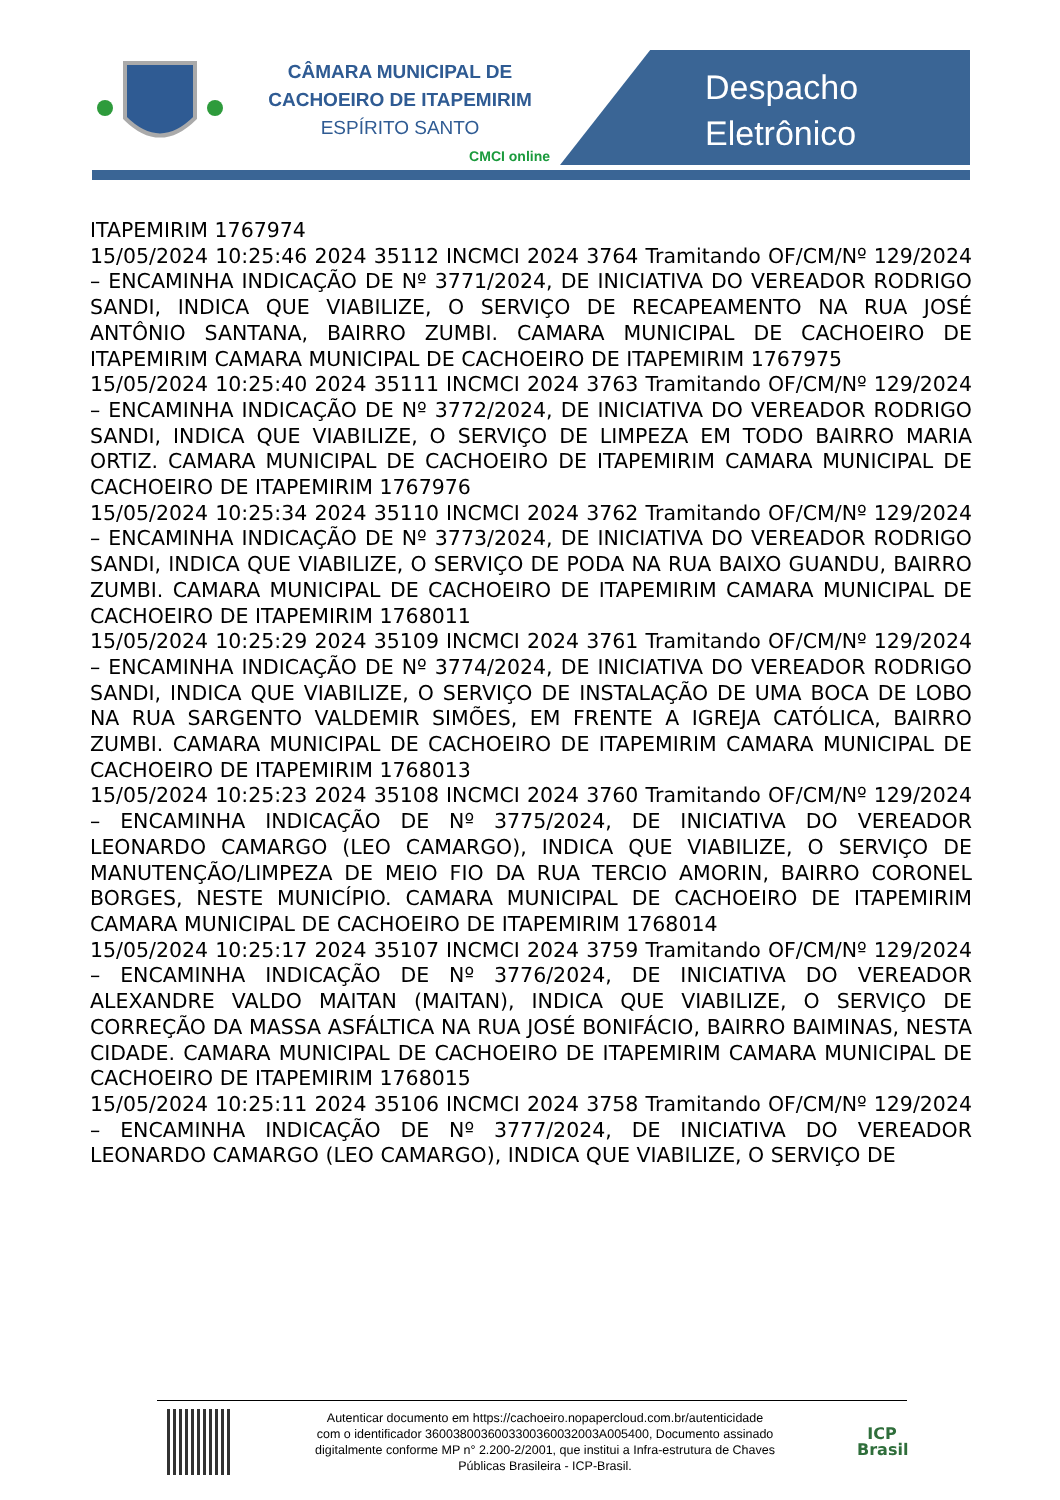CÂMARA MUNICIPAL DE
CACHOEIRO DE ITAPEMIRIM
ESPÍRITO SANTO
CMCI online
Despacho
Eletrônico
ITAPEMIRIM 1767974
15/05/2024 10:25:46 2024 35112 INCMCI 2024 3764 Tramitando OF/CM/Nº 129/2024 – ENCAMINHA INDICAÇÃO DE Nº 3771/2024, DE INICIATIVA DO VEREADOR RODRIGO SANDI, INDICA QUE VIABILIZE, O SERVIÇO DE RECAPEAMENTO NA RUA JOSÉ ANTÔNIO SANTANA, BAIRRO ZUMBI. CAMARA MUNICIPAL DE CACHOEIRO DE ITAPEMIRIM CAMARA MUNICIPAL DE CACHOEIRO DE ITAPEMIRIM 1767975
15/05/2024 10:25:40 2024 35111 INCMCI 2024 3763 Tramitando OF/CM/Nº 129/2024 – ENCAMINHA INDICAÇÃO DE Nº 3772/2024, DE INICIATIVA DO VEREADOR RODRIGO SANDI, INDICA QUE VIABILIZE, O SERVIÇO DE LIMPEZA EM TODO BAIRRO MARIA ORTIZ. CAMARA MUNICIPAL DE CACHOEIRO DE ITAPEMIRIM CAMARA MUNICIPAL DE CACHOEIRO DE ITAPEMIRIM 1767976
15/05/2024 10:25:34 2024 35110 INCMCI 2024 3762 Tramitando OF/CM/Nº 129/2024 – ENCAMINHA INDICAÇÃO DE Nº 3773/2024, DE INICIATIVA DO VEREADOR RODRIGO SANDI, INDICA QUE VIABILIZE, O SERVIÇO DE PODA NA RUA BAIXO GUANDU, BAIRRO ZUMBI. CAMARA MUNICIPAL DE CACHOEIRO DE ITAPEMIRIM CAMARA MUNICIPAL DE CACHOEIRO DE ITAPEMIRIM 1768011
15/05/2024 10:25:29 2024 35109 INCMCI 2024 3761 Tramitando OF/CM/Nº 129/2024 – ENCAMINHA INDICAÇÃO DE Nº 3774/2024, DE INICIATIVA DO VEREADOR RODRIGO SANDI, INDICA QUE VIABILIZE, O SERVIÇO DE INSTALAÇÃO DE UMA BOCA DE LOBO NA RUA SARGENTO VALDEMIR SIMÕES, EM FRENTE A IGREJA CATÓLICA, BAIRRO ZUMBI. CAMARA MUNICIPAL DE CACHOEIRO DE ITAPEMIRIM CAMARA MUNICIPAL DE CACHOEIRO DE ITAPEMIRIM 1768013
15/05/2024 10:25:23 2024 35108 INCMCI 2024 3760 Tramitando OF/CM/Nº 129/2024 – ENCAMINHA INDICAÇÃO DE Nº 3775/2024, DE INICIATIVA DO VEREADOR LEONARDO CAMARGO (LEO CAMARGO), INDICA QUE VIABILIZE, O SERVIÇO DE MANUTENÇÃO/LIMPEZA DE MEIO FIO DA RUA TERCIO AMORIN, BAIRRO CORONEL BORGES, NESTE MUNICÍPIO. CAMARA MUNICIPAL DE CACHOEIRO DE ITAPEMIRIM CAMARA MUNICIPAL DE CACHOEIRO DE ITAPEMIRIM 1768014
15/05/2024 10:25:17 2024 35107 INCMCI 2024 3759 Tramitando OF/CM/Nº 129/2024 – ENCAMINHA INDICAÇÃO DE Nº 3776/2024, DE INICIATIVA DO VEREADOR ALEXANDRE VALDO MAITAN (MAITAN), INDICA QUE VIABILIZE, O SERVIÇO DE CORREÇÃO DA MASSA ASFÁLTICA NA RUA JOSÉ BONIFÁCIO, BAIRRO BAIMINAS, NESTA CIDADE. CAMARA MUNICIPAL DE CACHOEIRO DE ITAPEMIRIM CAMARA MUNICIPAL DE CACHOEIRO DE ITAPEMIRIM 1768015
15/05/2024 10:25:11 2024 35106 INCMCI 2024 3758 Tramitando OF/CM/Nº 129/2024 – ENCAMINHA INDICAÇÃO DE Nº 3777/2024, DE INICIATIVA DO VEREADOR LEONARDO CAMARGO (LEO CAMARGO), INDICA QUE VIABILIZE, O SERVIÇO DE
Autenticar documento em https://cachoeiro.nopapercloud.com.br/autenticidade
com o identificador 3600380036003300360032003A005400, Documento assinado
digitalmente conforme MP n° 2.200-2/2001, que institui a Infra-estrutura de Chaves
Públicas Brasileira - ICP-Brasil.
ICP
Brasil